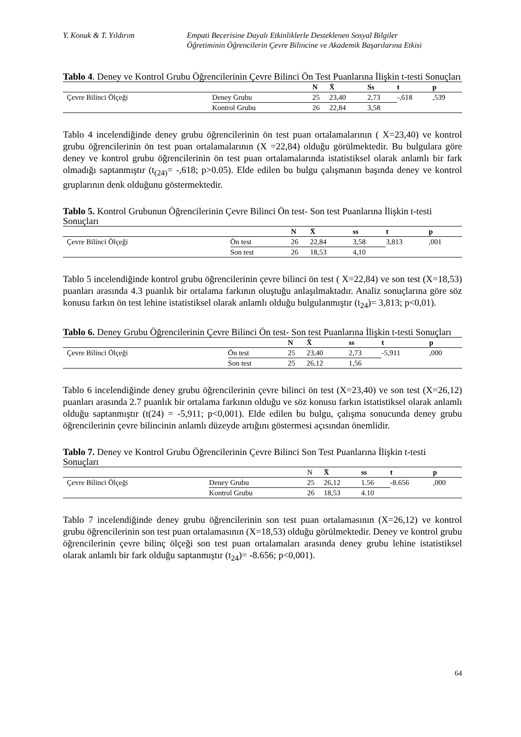Y. Konuk & T. Yıldırım Empati Becerisine Dayalı Etkinliklerle Desteklenen Sosyal Bilgiler
Öğretiminin Öğrencilerin Çevre Bilincine ve Akademik Başarılarına Etkisi
Tablo 4. Deney ve Kontrol Grubu Öğrencilerinin Çevre Bilinci Ön Test Puanlarına İlişkin t-testi Sonuçları
| | | N | X̄ | Ss | t | p |
| --- | --- | --- | --- | --- | --- | --- |
| Çevre Bilinci Ölçeği | Deney Grubu | 25 | 23,40 | 2,73 | -,618 | ,539 |
| | Kontrol Grubu | 26 | 22,84 | 3,58 | | |
Tablo 4 incelendiğinde deney grubu öğrencilerinin ön test puan ortalamalarının ( X=23,40) ve kontrol grubu öğrencilerinin ön test puan ortalamalarının (X =22,84) olduğu görülmektedir. Bu bulgulara göre deney ve kontrol grubu öğrencilerinin ön test puan ortalamalarında istatistiksel olarak anlamlı bir fark olmadığı saptanmıştır (t<sub>(24)</sub>= -,618; p>0.05). Elde edilen bu bulgu çalışmanın başında deney ve kontrol gruplarının denk olduğunu göstermektedir.
Tablo 5. Kontrol Grubunun Öğrencilerinin Çevre Bilinci Ön test- Son test Puanlarına İlişkin t-testi Sonuçları
| | | N | X̄ | ss | t | p |
| --- | --- | --- | --- | --- | --- | --- |
| Çevre Bilinci Ölçeği | Ön test | 26 | 22,84 | 3,58 | 3,813 | ,001 |
| | Son test | 26 | 18,53 | 4,10 | | |
Tablo 5 incelendiğinde kontrol grubu öğrencilerinin çevre bilinci ön test ( X=22,84) ve son test (X=18,53) puanları arasında 4.3 puanlık bir ortalama farkının oluştuğu anlaşılmaktadır. Analiz sonuçlarına göre söz konusu farkın ön test lehine istatistiksel olarak anlamlı olduğu bulgulanmıştır (t<sub>24</sub>)= 3,813; p<0,01).
Tablo 6. Deney Grubu Öğrencilerinin Çevre Bilinci Ön test- Son test Puanlarına İlişkin t-testi Sonuçları
| | | N | X̄ | ss | t | p |
| --- | --- | --- | --- | --- | --- | --- |
| Çevre Bilinci Ölçeği | Ön test | 25 | 23,40 | 2,73 | -5,911 | ,000 |
| | Son test | 25 | 26,12 | 1,56 | | |
Tablo 6 incelendiğinde deney grubu öğrencilerinin çevre bilinci ön test (X=23,40) ve son test (X=26,12) puanları arasında 2.7 puanlık bir ortalama farkının olduğu ve söz konusu farkın istatistiksel olarak anlamlı olduğu saptanmıştır (t(24) = -5,911; p<0,001). Elde edilen bu bulgu, çalışma sonucunda deney grubu öğrencilerinin çevre bilincinin anlamlı düzeyde artığını göstermesi açısından önemlidir.
Tablo 7. Deney ve Kontrol Grubu Öğrencilerinin Çevre Bilinci Son Test Puanlarına İlişkin t-testi Sonuçları
| | | N | X̄ | ss | t | p |
| --- | --- | --- | --- | --- | --- | --- |
| Çevre Bilinci Ölçeği | Deney Grubu | 25 | 26,12 | 1.56 | -8.656 | ,000 |
| | Kontrol Grubu | 26 | 18,53 | 4.10 | | |
Tablo 7 incelendiğinde deney grubu öğrencilerinin son test puan ortalamasının (X=26,12) ve kontrol grubu öğrencilerinin son test puan ortalamasının (X=18,53) olduğu görülmektedir. Deney ve kontrol grubu öğrencilerinin çevre bilinç ölçeği son test puan ortalamaları arasında deney grubu lehine istatistiksel olarak anlamlı bir fark olduğu saptanmıştır (t<sub>24</sub>)= -8.656; p<0,001).
64